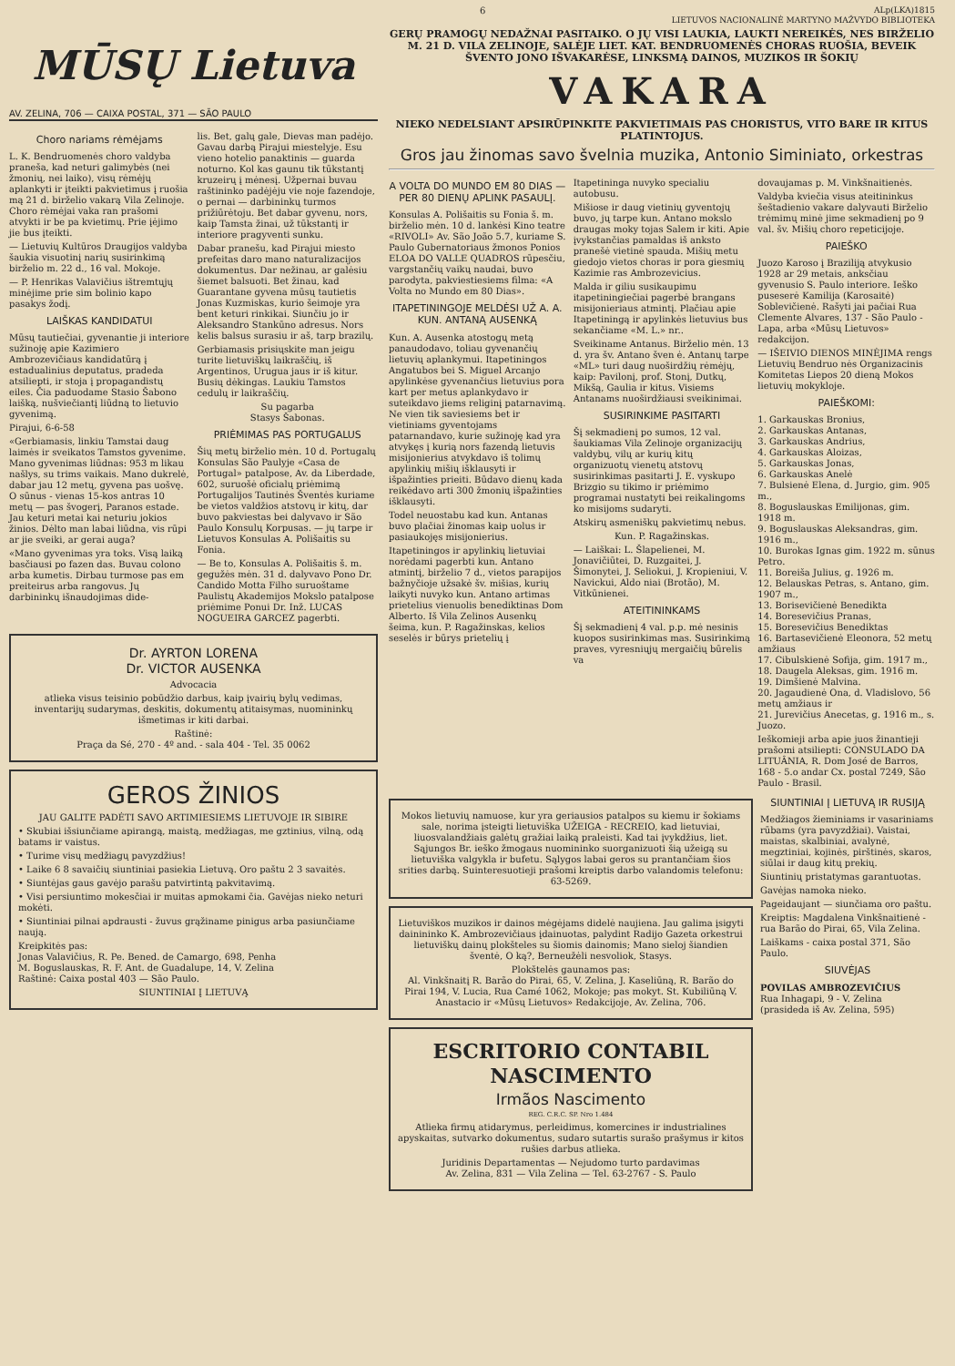MŪSŲ Lietuva
AV. ZELINA, 706 — CAIXA POSTAL, 371 — SÃO PAULO
Choro nariams rėmėjams
L. K. Bendruomenės choro valdyba praneša, kad neturi galimybės (nei žmonių, nei laiko), visų rėmėjų aplankyti ir įteikti pakvietimus į ruošia mą 21 d. birželio vakarą Vila Zelinoje. Choro rėmėjai vaka ran prašomi atvykti ir be pa kvietimų. Prie įėjimo jie bus įteikti.
— Lietuvių Kultūros Draugijos valdyba šaukia visuotinį narių susirinkimą birželio m. 22 d., 16 val. Mokoje.
— P. Henrikas Valavičius ištremtųjų minėjime prie sim bolinio kapo pasakys žodį.
LAIŠKAS KANDIDATUI
Mūsų tautiečiai, gyvenantie ji interiore sužinoję apie Kazimiero Ambrozevičiaus kandidatūrą į estadualinius deputatus, pradeda atsiliepti, ir stoja į propagandistų eiles. Čia paduodame Stasio Šabono laišką, nušviečiantį liūdną to lietuvio gyvenimą.
Pirajui, 6-6-58
«Gerbiamasis, linkiu Tamstai daug laimės ir sveikatos Tamstos gyvenime. Mano gyvenimas liūdnas: 953 m likau našlys, su trims vaikais. Mano dukrelė, dabar jau 12 metų, gyvena pas uošvę. O sūnus - vienas 15-kos antras 10 metų — pas švogerį, Paranos estade. Jau keturi metai kai neturiu jokios žinios. Dėlto man labai liūdna, vis rūpi ar jie sveiki, ar gerai auga?
«Mano gyvenimas yra toks. Visą laiką basčiausi po fazen das. Buvau colono arba kumetis. Dirbau turmose pas em preiteirus arba rangovus. Jų darbininkų išnaudojimas dide-
lis. Bet, galų gale, Dievas man padėjo. Gavau darbą Pirajui miestelyje. Esu vieno hotelio panaktinis — guarda noturno. Kol kas gaunu tik tūkstantį kruzeirų į mėnesį. Užpernai buvau raštininko padėjėju vie noje fazendoje, o pernai — darbininkų turmos prižiūrėtoju. Bet dabar gyvenu, nors, kaip Tamsta žinai, už tūkstantį ir interiore pragyventi sunku.
Dabar pranešu, kad Pirajui miesto prefeitas daro mano naturalizacijos dokumentus. Dar nežinau, ar galėsiu šiemet balsuoti. Bet žinau, kad Guarantane gyvena mūsų tautietis Jonas Kuzmiskas, kurio šeimoje yra bent keturi rinkikai. Siunčiu jo ir Aleksandro Stankūno adresus. Nors kelis balsus surasiu ir aš, tarp brazilų.
Gerbiamasis prisiųskite man jeigu turite lietuviškų laikraščių, iš Argentinos, Urugua jaus ir iš kitur. Busių dėkingas. Laukiu Tamstos cedulų ir laikraščių.
Su pagarba
Stasys Šabonas.
PRIĖMIMAS PAS PORTUGALUS
Šių metų birželio mėn. 10 d. Portugalų Konsulas São Paulyje «Casa de Portugal» patalpose, Av. da Liberdade, 602, suruošė oficialų priėmimą Portugalijos Tautinės Šventės kuriame be vietos valdžios atstovų ir kitų, dar buvo pakviestas bei dalyvavo ir São Paulo Konsulų Korpusas. — jų tarpe ir Lietuvos Konsulas A. Polišaitis su Fonia.
— Be to, Konsulas A. Polišaitis š. m. gegužės mėn. 31 d. dalyvavo Pono Dr. Candido Motta Filho suruoštame Paulistų Akademijos Mokslo patalpose priėmime Ponui Dr. Inž. LUCAS NOGUEIRA GARCEZ pagerbti.
Dr. AYRTON LORENA
Dr. VICTOR AUSENKA
Advocacia
atlieka visus teisinio pobūdžio darbus, kaip įvairių bylų vedimas, inventarijų sudarymas, deskitis, dokumentų atitaisymas, nuomininkų išmetimas ir kiti darbai.
Raštinė:
Praça da Sé, 270 - 4º and. - sala 404 - Tel. 35 0062
GEROS ŽINIOS
JAU GALITE PADĖTI SAVO ARTIMIESIEMS LIETUVOJE IR SIBIRE
• Skubiai išsiunčiame apirangą, maistą, medžiagas, me gztinius, vilną, odą batams ir vaistus.
• Turime visų medžiagų pavyzdžius!
• Laike 6 8 savaičių siuntiniai pasiekia Lietuvą. Oro paštu 2 3 savaitės.
• Siuntėjas gaus gavėjo parašu patvirtintą pakvitavimą.
• Visi persiuntimo mokesčiai ir muitas apmokami čia. Gavėjas nieko neturi mokėti.
• Siuntiniai pilnai apdrausti - žuvus grąžiname pinigus arba pasiunčiame naują.
Kreipkitės pas:
Jonas Valavičius, R. Pe. Bened. de Camargo, 698, Penha
M. Boguslauskas, R. F. Ant. de Guadalupe, 14, V. Zelina
Raštinė: Caixa postal 403 — São Paulo.
SIUNTINIAI Į LIETUVĄ
6 ALp(LKA)1815
LIETUVOS NACIONALINĖ MARTYNO MAŽVYDO BIBLIOTEKA
GERŲ PRAMOGŲ NEDAŽNAI PASITAIKO. O JŲ VISI LAUKIA, LAUKTI NEREIKĖS, NES BIRŽELIO M. 21 D. VILA ZELINOJE, SALĖJE LIET. KAT. BENDRUOMENĖS CHORAS RUOŠIA, BEVEIK ŠVENTO JONO IŠVAKARĖSE, LINKSMĄ DAINOS, MUZIKOS IR ŠOKIŲ
VAKARA
NIEKO NEDELSIANT APSIRŪPINKITE PAKVIETIMAIS PAS CHORISTUS, VITO BARE IR KITUS PLATINTOJUS.
Gros jau žinomas savo švelnia muzika, Antonio Siminiato, orkestras
A VOLTA DO MUNDO EM 80 DIAS — PER 80 DIENŲ APLINK PASAULĮ.
Konsulas A. Polišaitis su Fonia š. m. birželio mėn. 10 d. lankėsi Kino teatre «RIVOLI» Av. São João 5.7, kuriame S. Paulo Gubernatoriaus žmonos Ponios ELOA DO VALLE QUADROS rūpesčiu, vargstančių vaikų naudai, buvo parodyta, pakviestiesiems filma: «A Volta no Mundo em 80 Dias».
ITAPETININGOJE MELDĖSI UŽ A. A. KUN. ANTANĄ AUSENKĄ
Kun. A. Ausenka atostogų metą panaudodavo, toliau gyvenančių lietuvių aplankymui. Itapetiningos Angatubos bei S. Miguel Arcanjo apylinkėse gyvenančius lietuvius pora kart per metus aplankydavo ir suteikdavo jiems religinį patarnavimą. Ne vien tik saviesiems bet ir vietiniams gyventojams patarnandavo, kurie sužinoję kad yra atvykęs į kurią nors fazendą lietuvis misijonierius atvykdavo iš tolimų apylinkių mišių išklausyti ir išpažinties prieiti. Būdavo dienų kada reikėdavo arti 300 žmonių išpažinties išklausyti.
Todel neuostabu kad kun. Antanas buvo plačiai žinomas kaip uolus ir pasiaukojęs misijonierius.
Itapetiningos ir apylinkių lietuviai norėdami pagerbti kun. Antano atmintį, birželio 7 d., vietos parapijos bažnyčioje užsakė šv. mišias, kurių laikyti nuvyko kun. Antano artimas prietelius vienuolis benediktinas Dom Alberto. Iš Vila Zelinos Ausenkų šeima, kun. P. Ragažinskas, kelios seselės ir būrys prietelių į
Itapetininga nuvyko specialiu autobusu.
Mišiose ir daug vietinių gyventojų buvo, jų tarpe kun. Antano mokslo draugas moky tojas Salem ir kiti. Apie įvykstančias pamaldas iš anksto pranešė vietinė spauda. Mišių metu giedojo vietos choras ir pora giesmių Kazimie ras Ambrozevicius.
Malda ir giliu susikaupimu itapetiningiečiai pagerbė brangans misijonieriaus atmintį. Plačiau apie Itapetiningą ir apylinkės lietuvius bus sekančiame «M. L.» nr..
Sveikiname Antanus. Birželio mėn. 13 d. yra šv. Antano šven ė. Antanų tarpe «ML» turi daug nuoširdžių rėmėjų, kaip: Pavilonį, prof. Stonį, Dutkų, Mikšą, Gaulia ir kitus. Visiems Antanams nuoširdžiausi sveikinimai.
SUSIRINKIME PASITARTI
Šį sekmadienį po sumos, 12 val. šaukiamas Vila Zelinoje organizacijų valdybų, vilų ar kurių kitų organizuotų vienetų atstovų susirinkimas pasitarti J. E. vyskupo Brizgio su tikimo ir priėmimo programai nustatyti bei reikalingoms ko misijoms sudaryti.
Atskirų asmeniškų pakvietimų nebus.
Kun. P. Ragažinskas.
— Laiškai: L. Šlapelienei, M. Jonavičiūtei, D. Ruzgaitei, J. Šimonytei, J. Seliokui, J. Kropieniui, V. Navickui, Aldo niai (Brotão), M. Vitkūnienei.
ATEITININKAMS
Šį sekmadienį 4 val. p.p. mė nesinis kuopos susirinkimas mas. Susirinkimą praves, vyresniųjų mergaičių būrelis va
dovaujamas p. M. Vinkšnaitienės.
Valdyba kviečia visus ateitininkus šeštadienio vakare dalyvauti Birželio trėmimų minė jime sekmadienį po 9 val. šv. Mišių choro repeticijoje.
PAIEŠKO
Juozo Karoso į Braziliją atvykusio 1928 ar 29 metais, anksčiau gyvenusio S. Paulo interiore. Ieško puseserė Kamilija (Karosaitė) Soblevičienė. Rašyti jai pačiai Rua Clemente Alvares, 137 - São Paulo - Lapa, arba «Mūsų Lietuvos» redakcijon.
— IŠEIVIO DIENOS MINĖJIMA rengs Lietuvių Bendruo nės Organizacinis Komitetas Liepos 20 dieną Mokos lietuvių mokykloje.
PAIEŠKOMI:
1. Garkauskas Bronius,
2. Garkauskas Antanas,
3. Garkauskas Andrius,
4. Garkauskas Aloizas,
5. Garkauskas Jonas,
6. Garkauskas Anelė
7. Bulsienė Elena, d. Jurgio, gim. 905 m.,
8. Boguslauskas Emilijonas, gim. 1918 m.
9. Boguslauskas Aleksandras, gim. 1916 m.,
10. Burokas Ignas gim. 1922 m. sūnus Petro.
11. Boreiša Julius, g. 1926 m.
12. Belauskas Petras, s. Antano, gim. 1907 m.,
13. Borisevičienė Benedikta
14. Boresevičius Pranas,
15. Boresevičius Benediktas
16. Bartasevičienė Eleonora, 52 metų amžiaus
17. Cibulskienė Sofija, gim. 1917 m.,
18. Daugela Aleksas, gim. 1916 m.
19. Dimšienė Malvina.
20. Jagaudienė Ona, d. Vladislovo, 56 metų amžiaus ir
21. Jurevičius Anecetas, g. 1916 m., s. Juozo.
Ieškomieji arba apie juos žinantieji prašomi atsiliepti: CONSULADO DA LITUÂNIA, R. Dom José de Barros, 168 - 5.o andar Cx. postal 7249, São Paulo - Brasil.
Mokos lietuvių namuose, kur yra geriausios patalpos su kiemu ir šokiams sale, norima įsteigti lietuviška UŽEIGA - RECREIO, kad lietuviai, liuosvalandžiais galėtų gražiai laiką praleisti. Kad tai įvykdžius, liet. Sąjungos Br. ieško žmogaus nuomininko suorganizuoti šią užeigą su lietuviška valgykla ir bufetu. Sąlygos labai geros su prantančiam šios srities darbą. Suinteresuotieji prašomi kreiptis darbo valandomis telefonu: 63-5269.
Lietuviškos muzikos ir dainos mėgėjams didelė naujiena. Jau galima įsigyti dainininko K. Ambrozevičiaus įdainuotas, palydint Radijo Gazeta orkestrui lietuviškų dainų plokšteles su šiomis dainomis; Mano sieloj šiandien šventė, O ką?, Berneužėli nesvoliok, Stasys.
Plokštelės gaunamos pas:
Al. Vinkšnaitį R. Barão do Pirai, 65, V. Zelina, J. Kaseliūną, R. Barão do Pirai 194, V. Lucia, Rua Camé 1062, Mokoje; pas mokyt. St. Kubiliūną V. Anastacio ir «Mūsų Lietuvos» Redakcijoje, Av. Zelina, 706.
ESCRITORIO CONTABIL
NASCIMENTO
Irmãos Nascimento
REG. C.R.C. SP. Nro 1.484
Atlieka firmų atidarymus, perleidimus, komercines ir industrialines apyskaitas, sutvarko dokumentus, sudaro sutartis surašo prašymus ir kitos rušies darbus atlieka.
Juridinis Departamentas — Nejudomo turto pardavimas
Av. Zelina, 831 — Vila Zelina — Tel. 63-2767 - S. Paulo
SIUNTINIAI Į LIETUVĄ IR RUSIJĄ
Medžiagos žieminiams ir vasariniams rūbams (yra pavyzdžiai). Vaistai, maistas, skalbiniai, avalynė, megztiniai, kojinės, pirštinės, skaros, siūlai ir daug kitų prekių.
Siuntinių pristatymas garantuotas.
Gavėjas namoka nieko.
Pageidaujant — siunčiama oro paštu.
Kreiptis: Magdalena Vinkšnaitienė - rua Barão do Pirai, 65, Vila Zelina.
Laiškams - caixa postal 371, São Paulo.
SIUVĖJAS
POVILAS AMBROZEVIČIUS
Rua Inhagapi, 9 - V. Zelina
(prasideda iš Av. Zelina, 595)